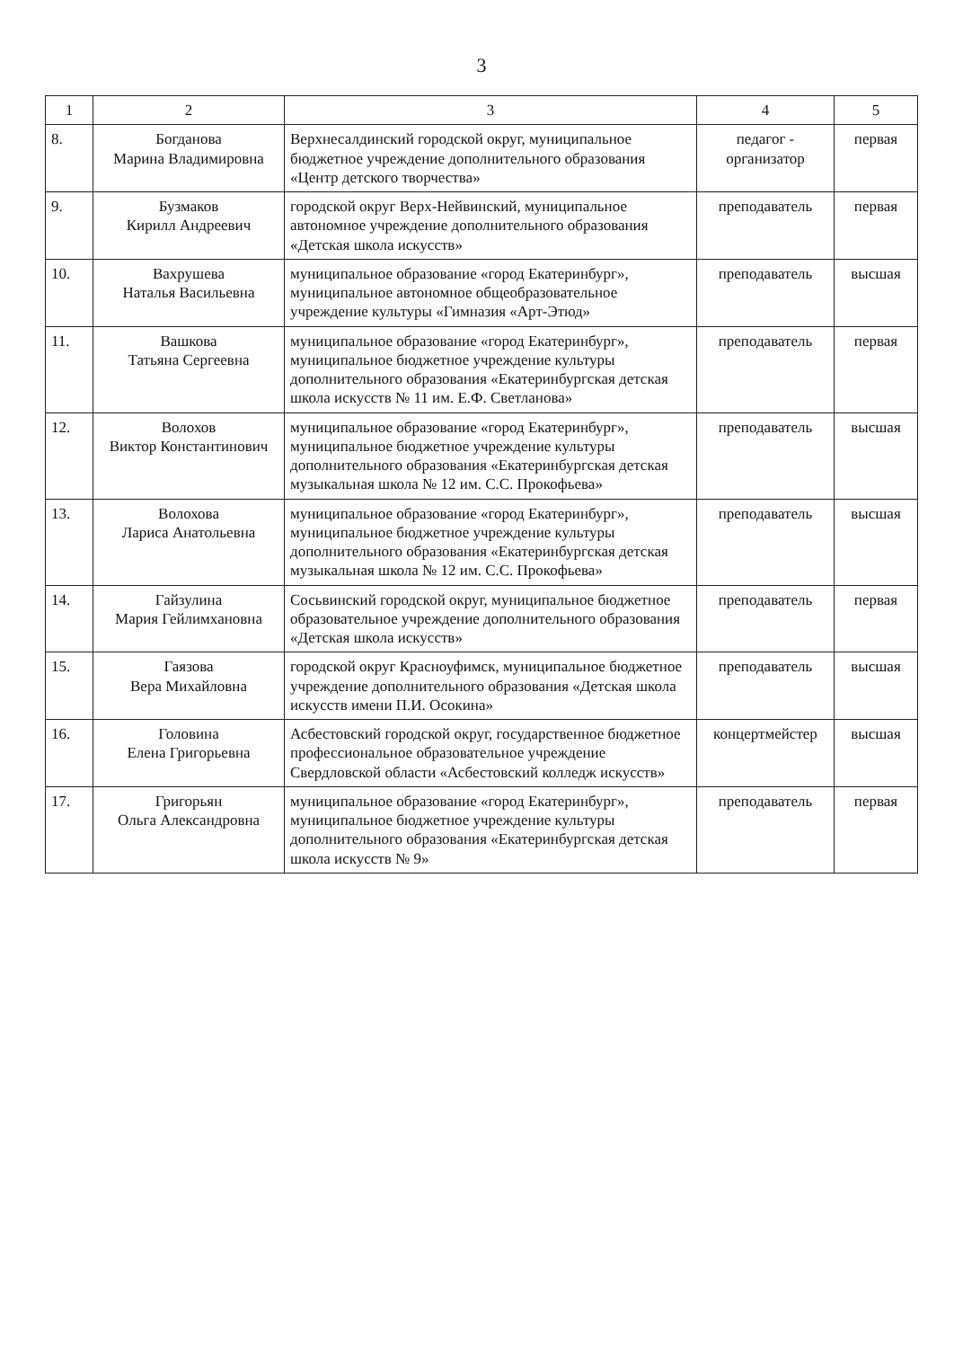3
| 1 | 2 | 3 | 4 | 5 |
| --- | --- | --- | --- | --- |
| 8. | Богданова Марина Владимировна | Верхнесалдинский городской округ, муниципальное бюджетное учреждение дополнительного образования «Центр детского творчества» | педагог - организатор | первая |
| 9. | Бузмаков Кирилл Андреевич | городской округ Верх-Нейвинский, муниципальное автономное учреждение дополнительного образования «Детская школа искусств» | преподаватель | первая |
| 10. | Вахрушева Наталья Васильевна | муниципальное образование «город Екатеринбург», муниципальное автономное общеобразовательное учреждение культуры «Гимназия «Арт-Этюд» | преподаватель | высшая |
| 11. | Вашкова Татьяна Сергеевна | муниципальное образование «город Екатеринбург», муниципальное бюджетное учреждение культуры дополнительного образования «Екатеринбургская детская школа искусств № 11 им. Е.Ф. Светланова» | преподаватель | первая |
| 12. | Волохов Виктор Константинович | муниципальное образование «город Екатеринбург», муниципальное бюджетное учреждение культуры дополнительного образования «Екатеринбургская детская музыкальная школа № 12 им. С.С. Прокофьева» | преподаватель | высшая |
| 13. | Волохова Лариса Анатольевна | муниципальное образование «город Екатеринбург», муниципальное бюджетное учреждение культуры дополнительного образования «Екатеринбургская детская музыкальная школа № 12 им. С.С. Прокофьева» | преподаватель | высшая |
| 14. | Гайзулина Мария Гейлимхановна | Сосьвинский городской округ, муниципальное бюджетное образовательное учреждение дополнительного образования «Детская школа искусств» | преподаватель | первая |
| 15. | Гаязова Вера Михайловна | городской округ Красноуфимск, муниципальное бюджетное учреждение дополнительного образования «Детская школа искусств имени П.И. Осокина» | преподаватель | высшая |
| 16. | Головина Елена Григорьевна | Асбестовский городской округ, государственное бюджетное профессиональное образовательное учреждение Свердловской области «Асбестовский колледж искусств» | концертмейстер | высшая |
| 17. | Григорьян Ольга Александровна | муниципальное образование «город Екатеринбург», муниципальное бюджетное учреждение культуры дополнительного образования «Екатеринбургская детская школа искусств № 9» | преподаватель | первая |